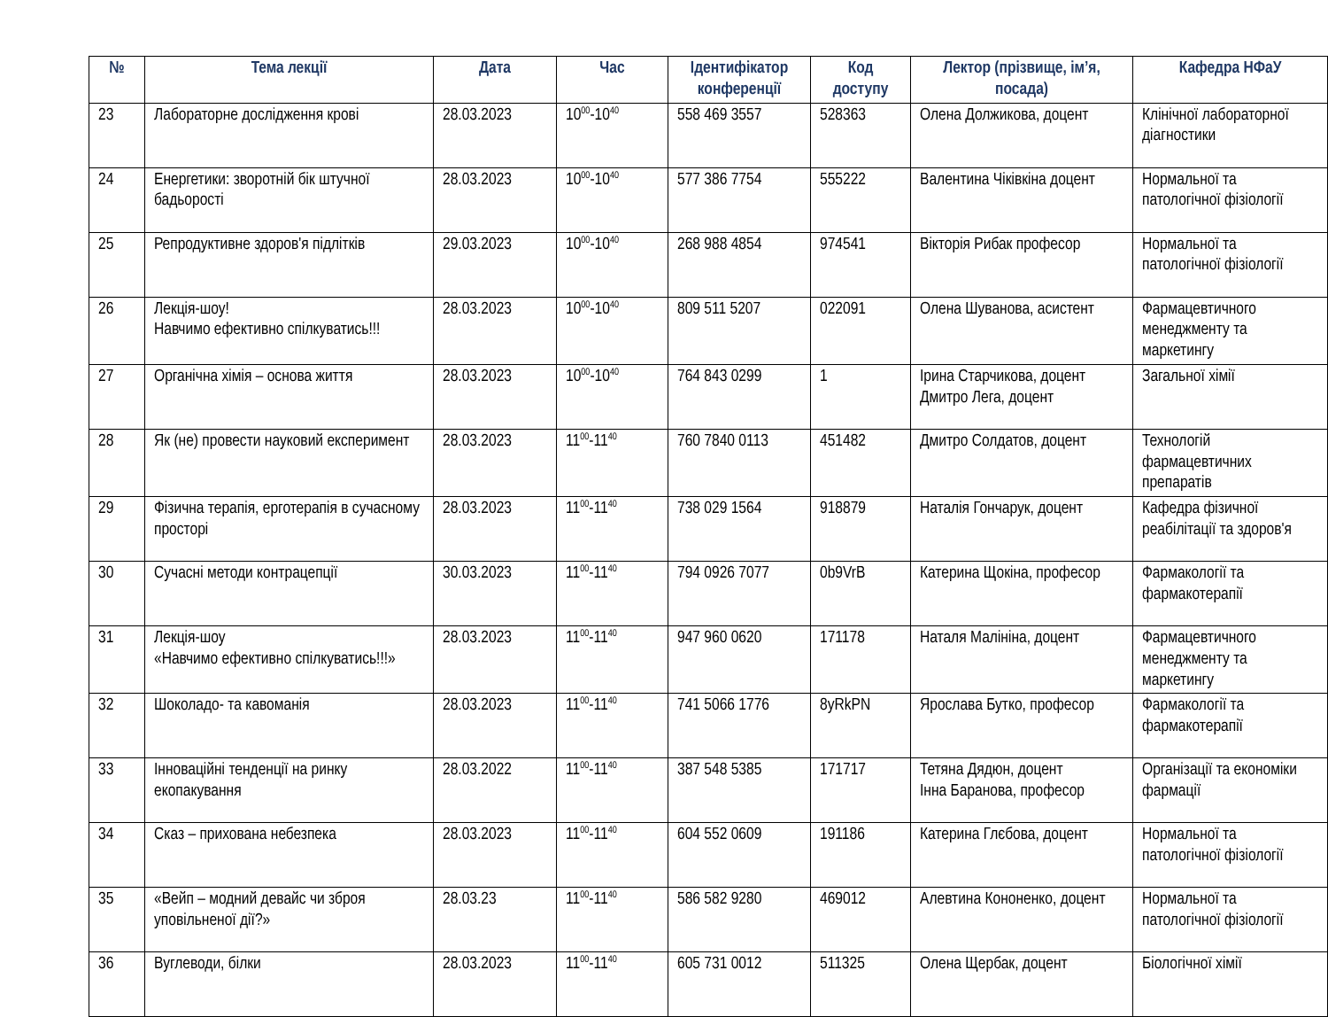| № | Тема лекції | Дата | Час | Ідентифікатор конференції | Код доступу | Лектор (прізвище, ім’я, посада) | Кафедра НФаУ |
| --- | --- | --- | --- | --- | --- | --- | --- |
| 23 | Лабораторне дослідження крові | 28.03.2023 | 10<sup>00</sup>-10<sup>40</sup> | 558 469 3557 | 528363 | Олена Должикова, доцент | Клінічної лабораторної діагностики |
| 24 | Енергетики: зворотній бік штучної бадьорості | 28.03.2023 | 10<sup>00</sup>-10<sup>40</sup> | 577 386 7754 | 555222 | Валентина Чіківкіна доцент | Нормальної та патологічної фізіології |
| 25 | Репродуктивне здоров'я підлітків | 29.03.2023 | 10<sup>00</sup>-10<sup>40</sup> | 268 988 4854 | 974541 | Вікторія Рибак професор | Нормальної та патологічної фізіології |
| 26 | Лекція-шоу! Навчимо ефективно спілкуватись!!! | 28.03.2023 | 10<sup>00</sup>-10<sup>40</sup> | 809 511 5207 | 022091 | Олена Шуванова, асистент | Фармацевтичного менеджменту та маркетингу |
| 27 | Органічна хімія – основа життя | 28.03.2023 | 10<sup>00</sup>-10<sup>40</sup> | 764 843 0299 | 1 | Ірина Старчикова, доцент Дмитро Лега, доцент | Загальної хімії |
| 28 | Як (не) провести науковий експеримент | 28.03.2023 | 11<sup>00</sup>-11<sup>40</sup> | 760 7840 0113 | 451482 | Дмитро Солдатов, доцент | Технологій фармацевтичних препаратів |
| 29 | Фізична терапія, ерготерапія в сучасному просторі | 28.03.2023 | 11<sup>00</sup>-11<sup>40</sup> | 738 029 1564 | 918879 | Наталія Гончарук, доцент | Кафедра фізичної реабілітації та здоров'я |
| 30 | Сучасні методи контрацепції | 30.03.2023 | 11<sup>00</sup>-11<sup>40</sup> | 794 0926 7077 | 0b9VrB | Катерина Щокіна, професор | Фармакології та фармакотерапії |
| 31 | Лекція-шоу «Навчимо ефективно спілкуватись!!!» | 28.03.2023 | 11<sup>00</sup>-11<sup>40</sup> | 947 960 0620 | 171178 | Наталя Малініна, доцент | Фармацевтичного менеджменту та маркетингу |
| 32 | Шоколадо- та кавоманія | 28.03.2023 | 11<sup>00</sup>-11<sup>40</sup> | 741 5066 1776 | 8yRkPN | Ярослава Бутко, професор | Фармакології та фармакотерапії |
| 33 | Інноваційні тенденції на ринку екопакування | 28.03.2022 | 11<sup>00</sup>-11<sup>40</sup> | 387 548 5385 | 171717 | Тетяна Дядюн, доцент Інна Баранова, професор | Організації та економіки фармації |
| 34 | Сказ – прихована небезпека | 28.03.2023 | 11<sup>00</sup>-11<sup>40</sup> | 604 552 0609 | 191186 | Катерина Глєбова, доцент | Нормальної та патологічної фізіології |
| 35 | «Вейп – модний девайс чи зброя уповільненої дії?» | 28.03.23 | 11<sup>00</sup>-11<sup>40</sup> | 586 582 9280 | 469012 | Алевтина Кононенко, доцент | Нормальної та патологічної фізіології |
| 36 | Вуглеводи, білки | 28.03.2023 | 11<sup>00</sup>-11<sup>40</sup> | 605 731 0012 | 511325 | Олена Щербак, доцент | Біологічної хімії |